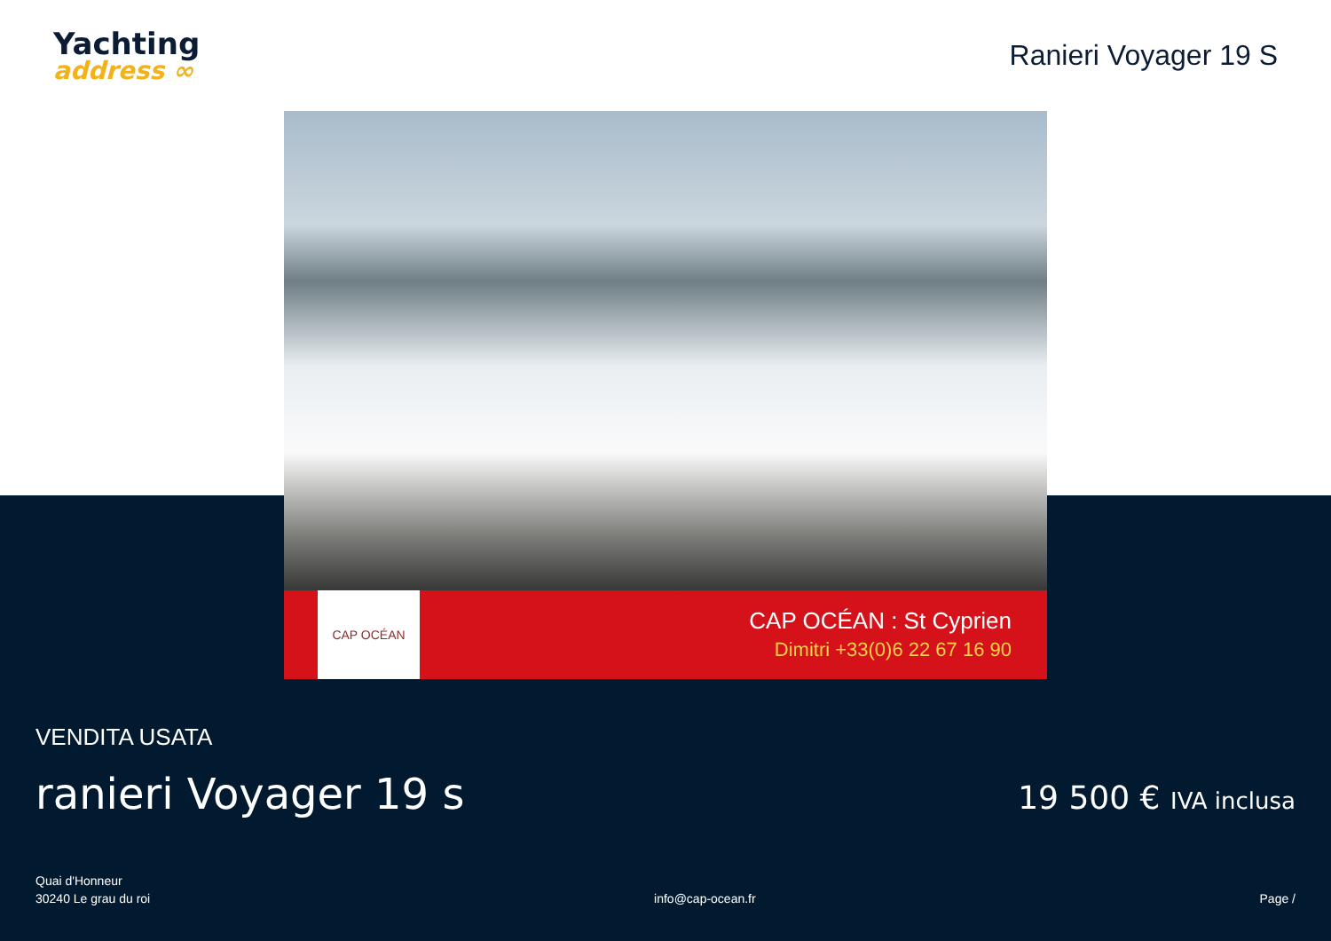Yachting
address ∞
Ranieri Voyager 19 S
CAP OCÉAN
CAP OCÉAN : St Cyprien
Dimitri +33(0)6 22 67 16 90
VENDITA USATA
ranieri Voyager 19 s
19 500 € IVA inclusa
Quai d'Honneur
30240 Le grau du roi
info@cap-ocean.fr
Page /